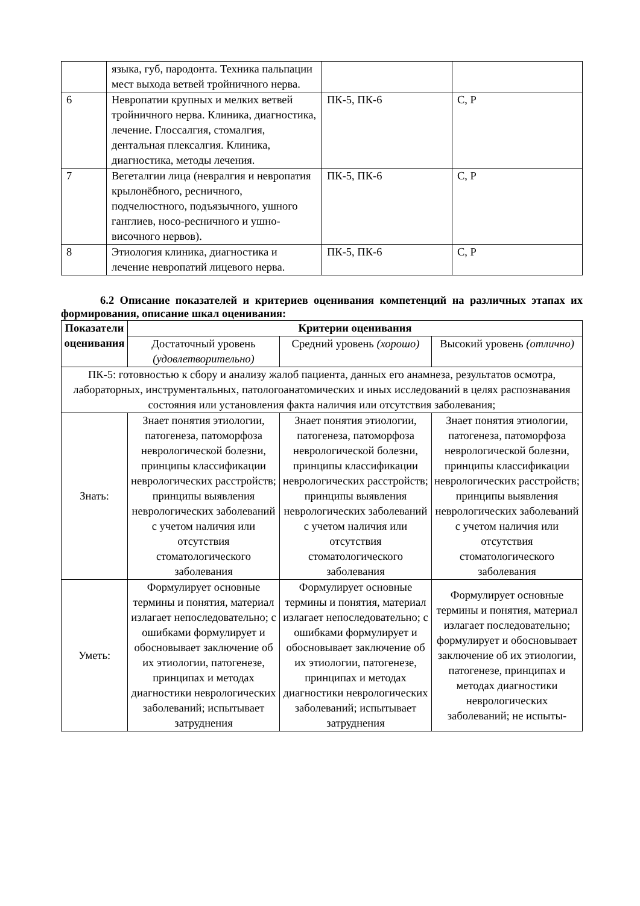| | языка, губ, пародонта. Техника пальпации мест выхода ветвей тройничного нерва. | | |
| 6 | Невропатии крупных и мелких ветвей тройничного нерва. Клиника, диагностика, лечение. Глоссалгия, стомалгия, дентальная плексалгия. Клиника, диагностика, методы лечения. | ПК-5, ПК-6 | С, Р |
| 7 | Вегеталгии лица (невралгия и невропатия крылонёбного, ресничного, подчелюстного, подъязычного, ушного ганглиев, носо-ресничного и ушно-височного нервов). | ПК-5, ПК-6 | С, Р |
| 8 | Этиология клиника, диагностика и лечение невропатий лицевого нерва. | ПК-5, ПК-6 | С, Р |
6.2 Описание показателей и критериев оценивания компетенций на различных этапах их формирования, описание шкал оценивания:
| Показатели оценивания | Критерии оценивания | | |
| --- | --- | --- | --- |
| | Достаточный уровень (удовлетворительно) | Средний уровень (хорошо) | Высокий уровень (отлично) |
| ПК-5: готовностью к сбору и анализу жалоб пациента, данных его анамнеза, результатов осмотра, лабораторных, инструментальных, патологоанатомических и иных исследований в целях распознавания состояния или установления факта наличия или отсутствия заболевания; | | | |
| Знать: | Знает понятия этиологии, патогенеза, патоморфоза неврологической болезни, принципы классификации неврологических расстройств; принципы выявления неврологических заболеваний с учетом наличия или отсутствия стоматологического заболевания | Знает понятия этиологии, патогенеза, патоморфоза неврологической болезни, принципы классификации неврологических расстройств; принципы выявления неврологических заболеваний с учетом наличия или отсутствия стоматологического заболевания | Знает понятия этиологии, патогенеза, патоморфоза неврологической болезни, принципы классификации неврологических расстройств; принципы выявления неврологических заболеваний с учетом наличия или отсутствия стоматологического заболевания |
| Уметь: | Формулирует основные термины и понятия, материал излагает непоследовательно; с ошибками формулирует и обосновывает заключение об их этиологии, патогенезе, принципах и методах диагностики неврологических заболеваний; испытывает затруднения | Формулирует основные термины и понятия, материал излагает непоследовательно; с ошибками формулирует и обосновывает заключение об их этиологии, патогенезе, принципах и методах диагностики неврологических заболеваний; испытывает затруднения | Формулирует основные термины и понятия, материал излагает последовательно; формулирует и обосновывает заключение об их этиологии, патогенезе, принципах и методах диагностики неврологических заболеваний; не испыты- |